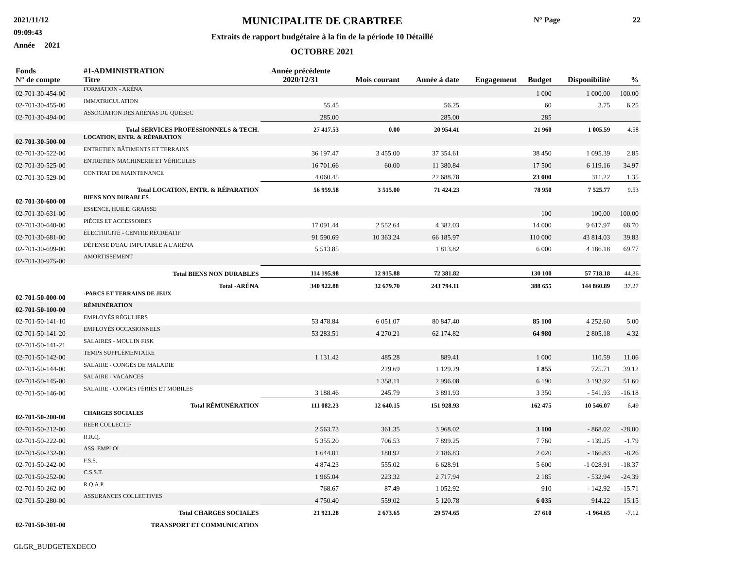2021/11/12
09:09:43
Année 2021
MUNICIPALITE DE CRABTREE
Extraits de rapport budgétaire à la fin de la période 10 Détaillé
OCTOBRE 2021
N° Page 22
| Fonds N° de compte | #1-ADMINISTRATION Titre | Année précédente 2020/12/31 | Mois courant | Année à date | Engagement | Budget | Disponibilité | % |
| --- | --- | --- | --- | --- | --- | --- | --- | --- |
| 02-701-30-454-00 | FORMATION - ARÉNA | | | | | 1 000 | 1 000.00 | 100.00 |
| 02-701-30-455-00 | IMMATRICULATION | 55.45 | | 56.25 | | 60 | 3.75 | 6.25 |
| 02-701-30-494-00 | ASSOCIATION DES ARÉNAS DU QUÉBEC | 285.00 | | 285.00 | | 285 | | |
| | Total SERVICES PROFESSIONNELS & TECH. | 27 417.53 | 0.00 | 20 954.41 | | 21 960 | 1 005.59 | 4.58 |
| 02-701-30-500-00 | LOCATION, ENTR. & RÉPARATION | | | | | | | |
| 02-701-30-522-00 | ENTRETIEN BÂTIMENTS ET TERRAINS | 36 197.47 | 3 455.00 | 37 354.61 | | 38 450 | 1 095.39 | 2.85 |
| 02-701-30-525-00 | ENTRETIEN MACHINERIE ET VÉHICULES | 16 701.66 | 60.00 | 11 380.84 | | 17 500 | 6 119.16 | 34.97 |
| 02-701-30-529-00 | CONTRAT DE MAINTENANCE | 4 060.45 | | 22 688.78 | | 23 000 | 311.22 | 1.35 |
| | Total LOCATION, ENTR. & RÉPARATION | 56 959.58 | 3 515.00 | 71 424.23 | | 78 950 | 7 525.77 | 9.53 |
| 02-701-30-600-00 | BIENS NON DURABLES | | | | | | | |
| 02-701-30-631-00 | ESSENCE, HUILE, GRAISSE | | | | | 100 | 100.00 | 100.00 |
| 02-701-30-640-00 | PIÈCES ET ACCESSOIRES | 17 091.44 | 2 552.64 | 4 382.03 | | 14 000 | 9 617.97 | 68.70 |
| 02-701-30-681-00 | ÉLECTRICITÉ - CENTRE RÉCRÉATIF | 91 590.69 | 10 363.24 | 66 185.97 | | 110 000 | 43 814.03 | 39.83 |
| 02-701-30-699-00 | DÉPENSE D'EAU IMPUTABLE A L'ARÉNA | 5 513.85 | | 1 813.82 | | 6 000 | 4 186.18 | 69.77 |
| 02-701-30-975-00 | AMORTISSEMENT | | | | | | | |
| | Total BIENS NON DURABLES | 114 195.98 | 12 915.88 | 72 381.82 | | 130 100 | 57 718.18 | 44.36 |
| | Total -ARÉNA | 340 922.88 | 32 679.70 | 243 794.11 | | 388 655 | 144 860.89 | 37.27 |
| 02-701-50-000-00 | -PARCS ET TERRAINS DE JEUX | | | | | | | |
| 02-701-50-100-00 | RÉMUNÉRATION | | | | | | | |
| 02-701-50-141-10 | EMPLOYÉS RÉGULIERS | 53 478.84 | 6 051.07 | 80 847.40 | | 85 100 | 4 252.60 | 5.00 |
| 02-701-50-141-20 | EMPLOYÉS OCCASIONNELS | 53 283.51 | 4 270.21 | 62 174.82 | | 64 980 | 2 805.18 | 4.32 |
| 02-701-50-141-21 | SALAIRES - MOULIN FISK | | | | | | | |
| 02-701-50-142-00 | TEMPS SUPPLÉMENTAIRE | 1 131.42 | 485.28 | 889.41 | | 1 000 | 110.59 | 11.06 |
| 02-701-50-144-00 | SALAIRE - CONGÉS DE MALADIE | | 229.69 | 1 129.29 | | 1 855 | 725.71 | 39.12 |
| 02-701-50-145-00 | SALAIRE - VACANCES | | 1 358.11 | 2 996.08 | | 6 190 | 3 193.92 | 51.60 |
| 02-701-50-146-00 | SALAIRE - CONGÉS FÉRIÉS ET MOBILES | 3 188.46 | 245.79 | 3 891.93 | | 3 350 | - 541.93 | -16.18 |
| | Total RÉMUNÉRATION | 111 082.23 | 12 640.15 | 151 928.93 | | 162 475 | 10 546.07 | 6.49 |
| 02-701-50-200-00 | CHARGES SOCIALES | | | | | | | |
| 02-701-50-212-00 | REER COLLECTIF | 2 563.73 | 361.35 | 3 968.02 | | 3 100 | - 868.02 | -28.00 |
| 02-701-50-222-00 | R.R.Q. | 5 355.20 | 706.53 | 7 899.25 | | 7 760 | - 139.25 | -1.79 |
| 02-701-50-232-00 | ASS. EMPLOI | 1 644.01 | 180.92 | 2 186.83 | | 2 020 | - 166.83 | -8.26 |
| 02-701-50-242-00 | F.S.S. | 4 874.23 | 555.02 | 6 628.91 | | 5 600 | -1 028.91 | -18.37 |
| 02-701-50-252-00 | C.S.S.T. | 1 965.04 | 223.32 | 2 717.94 | | 2 185 | - 532.94 | -24.39 |
| 02-701-50-262-00 | R.Q.A.P. | 768.67 | 87.49 | 1 052.92 | | 910 | - 142.92 | -15.71 |
| 02-701-50-280-00 | ASSURANCES COLLECTIVES | 4 750.40 | 559.02 | 5 120.78 | | 6 035 | 914.22 | 15.15 |
| | Total CHARGES SOCIALES | 21 921.28 | 2 673.65 | 29 574.65 | | 27 610 | -1 964.65 | -7.12 |
| 02-701-50-301-00 | TRANSPORT ET COMMUNICATION | | | | | | | |
GLGR_BUDGETEXDECO